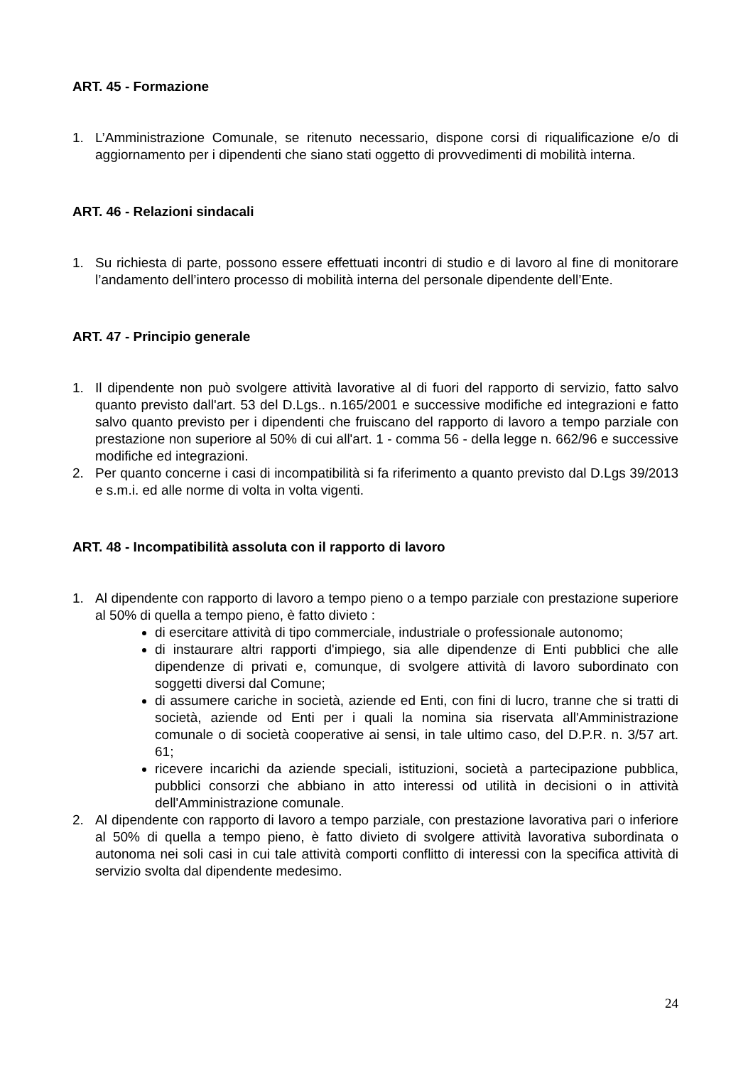ART. 45 - Formazione
1. L’Amministrazione Comunale, se ritenuto necessario, dispone corsi di riqualificazione e/o di aggiornamento per i dipendenti che siano stati oggetto di provvedimenti di mobilità interna.
ART. 46 - Relazioni sindacali
1. Su richiesta di parte, possono essere effettuati incontri di studio e di lavoro al fine di monitorare l’andamento dell’intero processo di mobilità interna del personale dipendente dell’Ente.
ART. 47 - Principio generale
1. Il dipendente non può svolgere attività lavorative al di fuori del rapporto di servizio, fatto salvo quanto previsto dall'art. 53 del D.Lgs.. n.165/2001 e successive modifiche ed integrazioni e fatto salvo quanto previsto per i dipendenti che fruiscano del rapporto di lavoro a tempo parziale con prestazione non superiore al 50% di cui all'art. 1 - comma 56 - della legge n. 662/96 e successive modifiche ed integrazioni.
2. Per quanto concerne i casi di incompatibilità si fa riferimento a quanto previsto dal D.Lgs 39/2013 e s.m.i. ed alle norme di volta in volta vigenti.
ART. 48 - Incompatibilità assoluta con il rapporto di lavoro
1. Al dipendente con rapporto di lavoro a tempo pieno o a tempo parziale con prestazione superiore al 50% di quella a tempo pieno, è fatto divieto :
di esercitare attività di tipo commerciale, industriale o professionale autonomo;
di instaurare altri rapporti d'impiego, sia alle dipendenze di Enti pubblici che alle dipendenze di privati e, comunque, di svolgere attività di lavoro subordinato con soggetti diversi dal Comune;
di assumere cariche in società, aziende ed Enti, con fini di lucro, tranne che si tratti di società, aziende od Enti per i quali la nomina sia riservata all'Amministrazione comunale o di società cooperative ai sensi, in tale ultimo caso, del D.P.R. n. 3/57 art. 61;
ricevere incarichi da aziende speciali, istituzioni, società a partecipazione pubblica, pubblici consorzi che abbiano in atto interessi od utilità in decisioni o in attività dell'Amministrazione comunale.
2. Al dipendente con rapporto di lavoro a tempo parziale, con prestazione lavorativa pari o inferiore al 50% di quella a tempo pieno, è fatto divieto di svolgere attività lavorativa subordinata o autonoma nei soli casi in cui tale attività comporti conflitto di interessi con la specifica attività di servizio svolta dal dipendente medesimo.
24